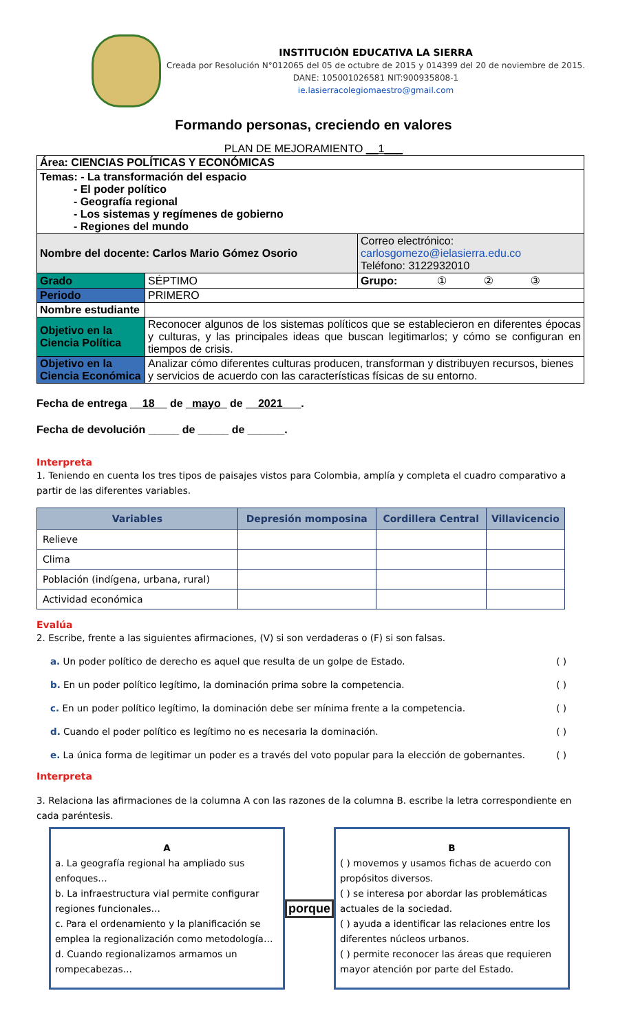INSTITUCIÓN EDUCATIVA LA SIERRA
Creada por Resolución N°012065 del 05 de octubre de 2015 y 014399 del 20 de noviembre de 2015.
DANE: 105001026581 NIT:900935808-1
ie.lasierracolegiomaestro@gmail.com
Formando personas, creciendo en valores
PLAN DE MEJORAMIENTO __1___
| Área: CIENCIAS POLÍTICAS Y ECONÓMICAS | | |
| Temas: - La transformación del espacio - El poder político - Geografía regional - Los sistemas y regímenes de gobierno - Regiones del mundo | | |
| Nombre del docente: Carlos Mario Gómez Osorio | | Correo electrónico: carlosgomezo@ielasierra.edu.co Teléfono: 3122932010 |
| Grado | SÉPTIMO | Grupo: ① ② ③ |
| Periodo | PRIMERO | |
| Nombre estudiante | | |
| Objetivo en la Ciencia Política | Reconocer algunos de los sistemas políticos que se establecieron en diferentes épocas y culturas, y las principales ideas que buscan legitimarlos; y cómo se configuran en tiempos de crisis. | |
| Objetivo en la Ciencia Económica | Analizar cómo diferentes culturas producen, transforman y distribuyen recursos, bienes y servicios de acuerdo con las características físicas de su entorno. | |
Fecha de entrega __18__ de _mayo_ de __2021___.
Fecha de devolución _____ de _____ de ______.
Interpreta
1. Teniendo en cuenta los tres tipos de paisajes vistos para Colombia, amplía y completa el cuadro comparativo a partir de las diferentes variables.
| Variables | Depresión momposina | Cordillera Central | Villavicencio |
| --- | --- | --- | --- |
| Relieve | | | |
| Clima | | | |
| Población (indígena, urbana, rural) | | | |
| Actividad económica | | | |
Evalúa
2. Escribe, frente a las siguientes afirmaciones, (V) si son verdaderas o (F) si son falsas.
a. Un poder político de derecho es aquel que resulta de un golpe de Estado. ( )
b. En un poder político legítimo, la dominación prima sobre la competencia. ( )
c. En un poder político legítimo, la dominación debe ser mínima frente a la competencia. ( )
d. Cuando el poder político es legítimo no es necesaria la dominación. ( )
e. La única forma de legitimar un poder es a través del voto popular para la elección de gobernantes. ( )
Interpreta
3. Relaciona las afirmaciones de la columna A con las razones de la columna B. escribe la letra correspondiente en cada paréntesis.
A
a. La geografía regional ha ampliado sus enfoques…
b. La infraestructura vial permite configurar regiones funcionales…
c. Para el ordenamiento y la planificación se emplea la regionalización como metodología…
d. Cuando regionalizamos armamos un rompecabezas…
porque
B
( ) movemos y usamos fichas de acuerdo con propósitos diversos.
( ) se interesa por abordar las problemáticas actuales de la sociedad.
( ) ayuda a identificar las relaciones entre los diferentes núcleos urbanos.
( ) permite reconocer las áreas que requieren mayor atención por parte del Estado.